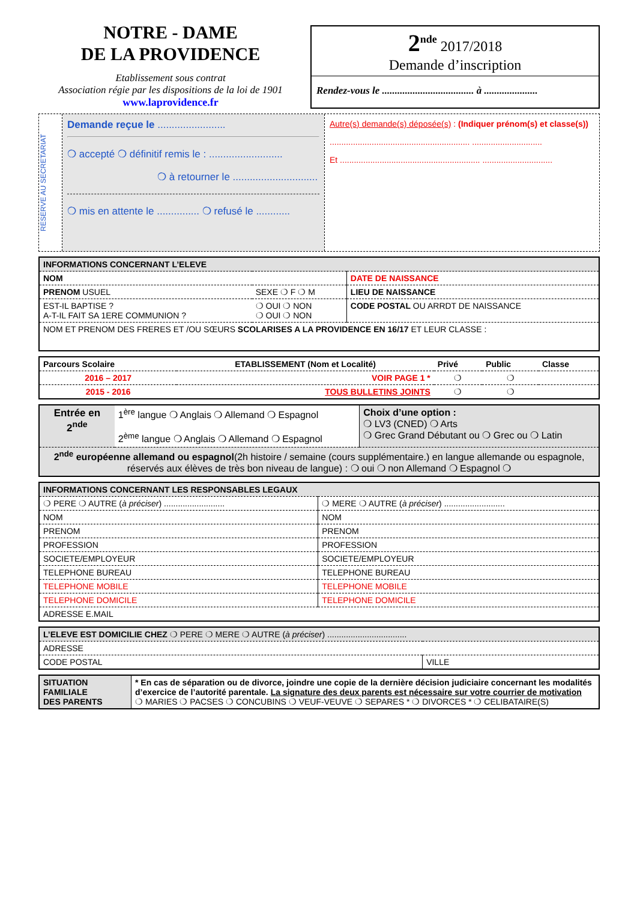NOTRE - DAME
DE LA PROVIDENCE
Etablissement sous contrat
Association régie par les dispositions de la loi de 1901
www.laprovidence.fr
2<sup>nde</sup> 2017/2018
Demande d’inscription
Rendez-vous le .................................... à .....................
RESERVE AU SECRETARIAT
Demande reçue le ........................
❍ accepté ❍ définitif remis le : ..........................
❍ à retourner le ..............................
❍ mis en attente le ............... ❍ refusé le ............
Autre(s) demande(s) déposée(s) : (Indiquer prénom(s) et classe(s))
............................................................ ..............................
Et ............................................................ ..............................
| INFORMATIONS CONCERNANT L’ELEVE | | |
| --- | --- | --- |
| NOM | | DATE DE NAISSANCE |
| PRENOM USUEL | SEXE ❍ F ❍ M | LIEU DE NAISSANCE |
| EST-IL BAPTISE ? A-T-IL FAIT SA 1ERE COMMUNION ? | ❍ OUI ❍ NON ❍ OUI ❍ NON | CODE POSTAL OU ARRDT DE NAISSANCE |
| NOM ET PRENOM DES FRERES ET /OU SŒURS SCOLARISES A LA PROVIDENCE EN 16/17 ET LEUR CLASSE : | | |
| Parcours Scolaire | ETABLISSEMENT (Nom et Localité) | Privé | Public | Classe |
| --- | --- | --- | --- | --- |
| 2016 – 2017 | VOIR PAGE 1 * | ❍ | ❍ | |
| 2015 - 2016 | TOUS BULLETINS JOINTS | ❍ | ❍ | |
| Entrée en 2<sup>nde</sup> | 1<sup>ère</sup> langue ❍ Anglais ❍ Allemand ❍ Espagnol 2<sup>ème</sup> langue ❍ Anglais ❍ Allemand ❍ Espagnol | Choix d’une option : ❍ LV3 (CNED) ❍ Arts ❍ Grec Grand Débutant ou ❍ Grec ou ❍ Latin |
| 2<sup>nde</sup> européenne allemand ou espagnol (2h histoire / semaine (cours supplémentaire.) en langue allemande ou espagnole, réservés aux élèves de très bon niveau de langue) : ❍ oui ❍ non Allemand ❍ Espagnol ❍ | | |
| INFORMATIONS CONCERNANT LES RESPONSABLES LEGAUX | |
| --- | --- |
| ❍ PERE ❍ AUTRE ( à préciser ) .......................... | ❍ MERE ❍ AUTRE ( à préciser ) .......................... |
| NOM | NOM |
| PRENOM | PRENOM |
| PROFESSION | PROFESSION |
| SOCIETE/EMPLOYEUR | SOCIETE/EMPLOYEUR |
| TELEPHONE BUREAU | TELEPHONE BUREAU |
| TELEPHONE MOBILE | TELEPHONE MOBILE |
| TELEPHONE DOMICILE | TELEPHONE DOMICILE |
| ADRESSE E.MAIL | |
| L’ELEVE EST DOMICILIE CHEZ ❍ PERE ❍ MERE ❍ AUTRE ( à préciser ) .................................. | |
| ADRESSE | |
| CODE POSTAL | VILLE |
| SITUATION FAMILIALE DES PARENTS | * En cas de séparation ou de divorce, joindre une copie de la dernière décision judiciaire concernant les modalités d’exercice de l’autorité parentale. La signature des deux parents est nécessaire sur votre courrier de motivation ❍ MARIES ❍ PACSES ❍ CONCUBINS ❍ VEUF-VEUVE ❍ SEPARES * ❍ DIVORCES * ❍ CELIBATAIRE(S) |